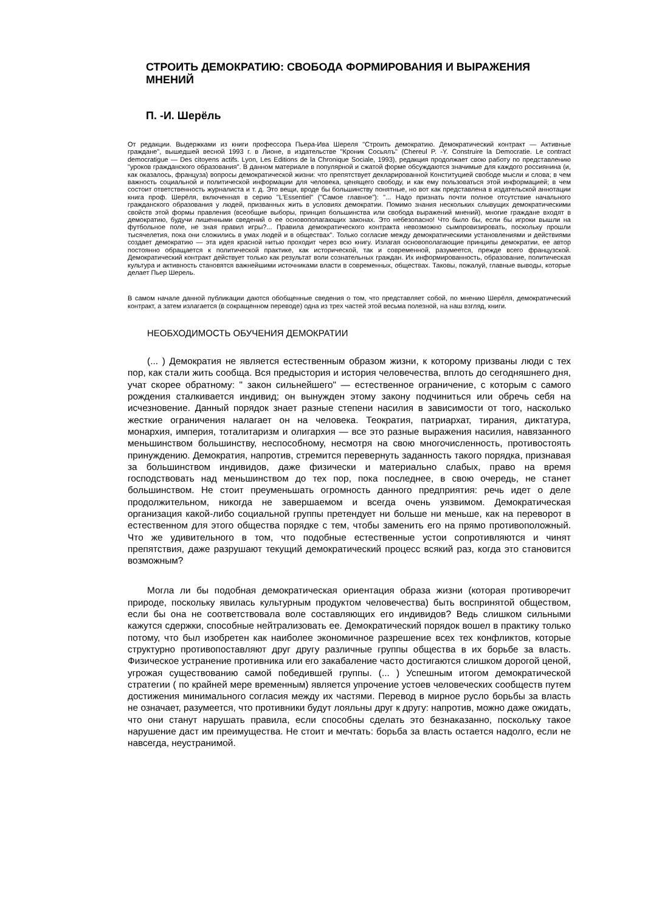СТРОИТЬ ДЕМОКРАТИЮ: СВОБОДА ФОРМИРОВАНИЯ И ВЫРАЖЕНИЯ МНЕНИЙ
П. -И. Шерёль
От редакции. Выдержками из книги профессора Пьера-Ива Шереля "Строить демократию. Демократический контракт — Активные граждане", вышедшей весной 1993 г. в Лионе, в издательстве "Кроник Сосьялъ" (Chereul P. -Y. Construire la Democratie. Le contract democratigue — Des citoyens actifs. Lyon, Les Editions de la Chronique Sociale, 1993), редакция продолжает свою работу по представлению "уроков гражданского образования". В данном материале в популярной и сжатой форме обсуждаются значимые для каждого россиянина (и, как оказалось, француза) вопросы демократической жизни: что препятствует декларированной Конституцией свободе мысли и слова; в чем важность социальной и политической информации для человека, ценящего свободу, и как ему пользоваться этой информацией; в чем состоит ответственность журналиста и т. д. Это вещи, вроде бы большинству понятные, но вот как представлена в издательской аннотации книга проф. Шерёля, включенная в серию "L'Essentiel" ("Самое главное"): "... Надо признать почти полное отсутствие начального гражданского образования у людей, призванных жить в условиях демократии. Помимо знания нескольких слывущих демократическими свойств этой формы правления (всеобщие выборы, принцип большинства или свобода выражений мнений), многие граждане входят в демократию, будучи лишенными сведений о ее основополагающих законах. Это небезопасно! Что было бы, если бы игроки вышли на футбольное поле, не зная правил игры?... Правила демократического контракта невозможно сымпровизировать, поскольку прошли тысячелетия, пока они сложились в умах людей и в обществах". Только согласие между демократическими установлениями и действиями создает демократию — эта идея красной нитью проходит через всю книгу. Излагая основополагающие принципы демократии, ее автор постоянно обращается к политической практике, как исторической, так и современной, разумеется, прежде всего французской. Демократический контракт действует только как результат воли сознательных граждан. Их информированность, образование, политическая культура и активность становятся важнейшими источниками власти в современных, обществах. Таковы, пожалуй, главные выводы, которые делает Пьер Шерель.
В самом начале данной публикации даются обобщенные сведения о том, что представляет собой, по мнению Шерёля, демократический контракт, а затем излагается (в сокращенном переводе) одна из трех частей этой весьма полезной, на наш взгляд, книги.
НЕОБХОДИМОСТЬ ОБУЧЕНИЯ ДЕМОКРАТИИ
(... ) Демократия не является естественным образом жизни, к которому призваны люди с тех пор, как стали жить сообща. Вся предыстория и история человечества, вплоть до сегодняшнего дня, учат скорее обратному: " закон сильнейшего" — естественное ограничение, с которым с самого рождения сталкивается индивид; он вынужден этому закону подчиниться или обречь себя на исчезновение. Данный порядок знает разные степени насилия в зависимости от того, насколько жесткие ограничения налагает он на человека. Теократия, патриархат, тирания, диктатура, монархия, империя, тоталитаризм и олигархия — все это разные выражения насилия, навязанного меньшинством большинству, неспособному, несмотря на свою многочисленность, противостоять принуждению. Демократия, напротив, стремится перевернуть заданность такого порядка, признавая за большинством индивидов, даже физически и материально слабых, право на время господствовать над меньшинством до тех пор, пока последнее, в свою очередь, не станет большинством. Не стоит преуменьшать огромность данного предприятия: речь идет о деле продолжительном, никогда не завершаемом и всегда очень уязвимом. Демократическая организация какой-либо социальной группы претендует ни больше ни меньше, как на переворот в естественном для этого общества порядке с тем, чтобы заменить его на прямо противоположный. Что же удивительного в том, что подобные естественные устои сопротивляются и чинят препятствия, даже разрушают текущий демократический процесс всякий раз, когда это становится возможным?
Могла ли бы подобная демократическая ориентация образа жизни (которая противоречит природе, поскольку явилась культурным продуктом человечества) быть воспринятой обществом, если бы она не соответствовала воле составляющих его индивидов? Ведь слишком сильными кажутся сдержки, способные нейтрализовать ее. Демократический порядок вошел в практику только потому, что был изобретен как наиболее экономичное разрешение всех тех конфликтов, которые структурно противопоставляют друг другу различные группы общества в их борьбе за власть. Физическое устранение противника или его закабаление часто достигаются слишком дорогой ценой, угрожая существованию самой победившей группы. (... ) Успешным итогом демократической стратегии ( по крайней мере временным) является упрочение устоев человеческих сообществ путем достижения минимального согласия между их частями. Перевод в мирное русло борьбы за власть не означает, разумеется, что противники будут лояльны друг к другу: напротив, можно даже ожидать, что они станут нарушать правила, если способны сделать это безнаказанно, поскольку такое нарушение даст им преимущества. Не стоит и мечтать: борьба за власть остается надолго, если не навсегда, неустранимой.